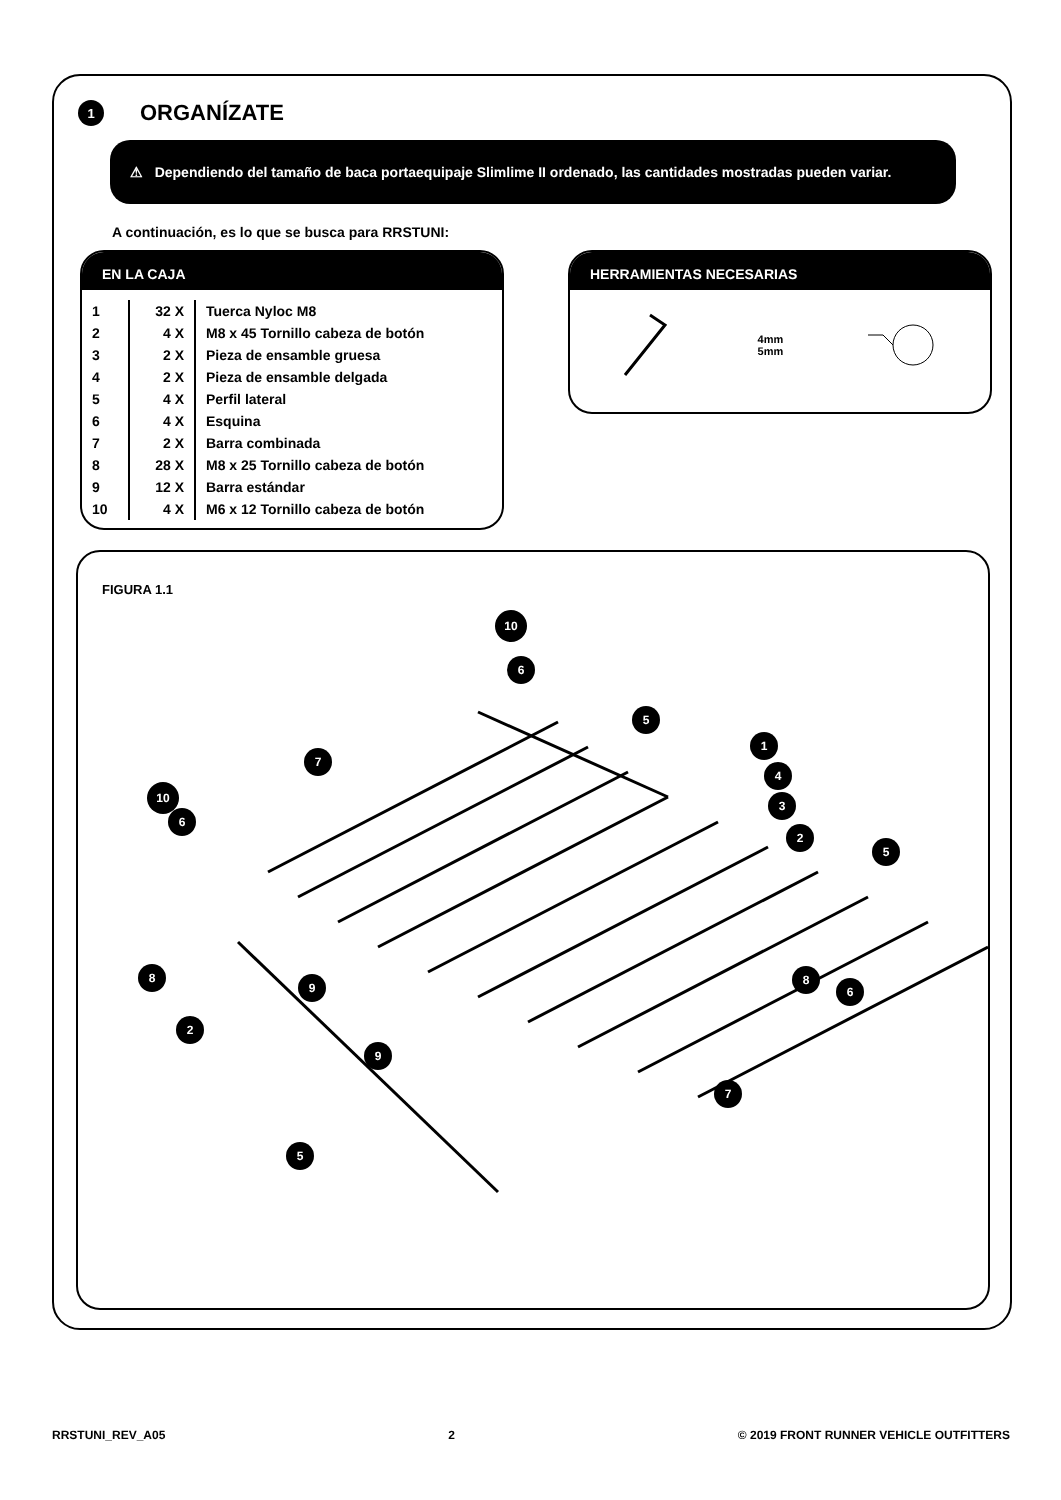1
ORGANÍZATE
⚠ Dependiendo del tamaño de baca portaequipaje Slimlime II ordenado, las cantidades mostradas pueden variar.
A continuación, es lo que se busca para RRSTUNI:
EN LA CAJA
| 1 | 32 X | Tuerca Nyloc M8 |
| 2 | 4 X | M8 x 45 Tornillo cabeza de botón |
| 3 | 2 X | Pieza de ensamble gruesa |
| 4 | 2 X | Pieza de ensamble delgada |
| 5 | 4 X | Perfil lateral |
| 6 | 4 X | Esquina |
| 7 | 2 X | Barra combinada |
| 8 | 28 X | M8 x 25 Tornillo cabeza de botón |
| 9 | 12 X | Barra estándar |
| 10 | 4 X | M6 x 12 Tornillo cabeza de botón |
HERRAMIENTAS NECESARIAS
4mm
5mm
FIGURA 1.1
10
6
5
7
1
10
6
4
3
2
5
8
9
8
6
2
9
7
5
RRSTUNI_REV_A05 2 © 2019 FRONT RUNNER VEHICLE OUTFITTERS